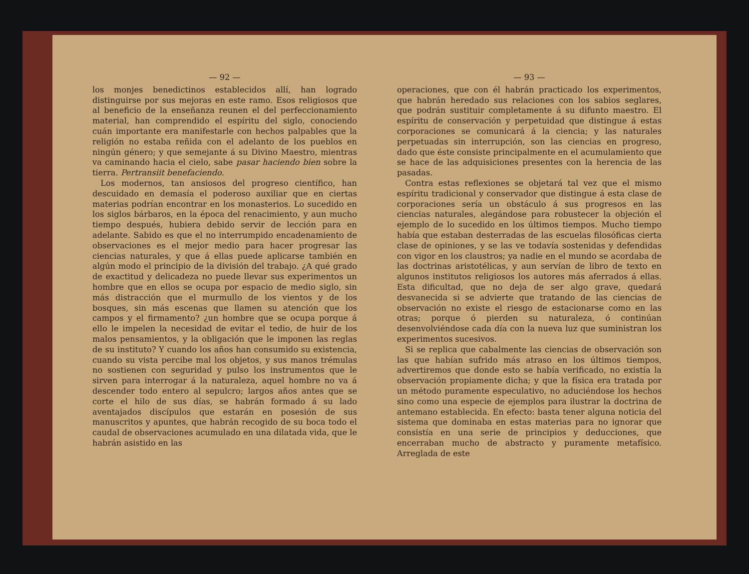— 92 —
los monjes benedictinos establecidos allí, han logrado distinguirse por sus mejoras en este ramo. Esos religiosos que al beneficio de la enseñanza reunen el del perfeccionamiento material, han comprendido el espíritu del siglo, conociendo cuán importante era manifestarle con hechos palpables que la religión no estaba reñida con el adelanto de los pueblos en ningún género; y que semejante á su Divino Maestro, mientras va caminando hacia el cielo, sabe pasar haciendo bien sobre la tierra. Pertransiit benefaciendo.
Los modernos, tan ansiosos del progreso científico, han descuidado en demasía el poderoso auxiliar que en ciertas materias podrían encontrar en los monasterios. Lo sucedido en los siglos bárbaros, en la época del renacimiento, y aun mucho tiempo después, hubiera debido servir de lección para en adelante. Sabido es que el no interrumpido encadenamiento de observaciones es el mejor medio para hacer progresar las ciencias naturales, y que á ellas puede aplicarse también en algún modo el principio de la división del trabajo. ¿A qué grado de exactitud y delicadeza no puede llevar sus experimentos un hombre que en ellos se ocupa por espacio de medio siglo, sin más distracción que el murmullo de los vientos y de los bosques, sin más escenas que llamen su atención que los campos y el firmamento? ¿un hombre que se ocupa porque á ello le impelen la necesidad de evitar el tedio, de huir de los malos pensamientos, y la obligación que le imponen las reglas de su instituto? Y cuando los años han consumido su existencia, cuando su vista percibe mal los objetos, y sus manos trémulas no sostienen con seguridad y pulso los instrumentos que le sirven para interrogar á la naturaleza, aquel hombre no va á descender todo entero al sepulcro; largos años antes que se corte el hilo de sus días, se habrán formado á su lado aventajados discípulos que estarán en posesión de sus manuscritos y apuntes, que habrán recogido de su boca todo el caudal de observaciones acumulado en una dilatada vida, que le habrán asistido en las
— 93 —
operaciones, que con él habrán practicado los experimentos, que habrán heredado sus relaciones con los sabios seglares, que podrán sustituir completamente á su difunto maestro. El espíritu de conservación y perpetuidad que distingue á estas corporaciones se comunicará á la ciencia; y las naturales perpetuadas sin interrupción, son las ciencias en progreso, dado que éste consiste principalmente en el acumulamiento que se hace de las adquisiciones presentes con la herencia de las pasadas.
Contra estas reflexiones se objetará tal vez que el mismo espíritu tradicional y conservador que distingue á esta clase de corporaciones sería un obstáculo á sus progresos en las ciencias naturales, alegándose para robustecer la objeción el ejemplo de lo sucedido en los últimos tiempos. Mucho tiempo había que estaban desterradas de las escuelas filosóficas cierta clase de opiniones, y se las ve todavía sostenidas y defendidas con vigor en los claustros; ya nadie en el mundo se acordaba de las doctrinas aristotélicas, y aun servían de libro de texto en algunos institutos religiosos los autores más aferrados á ellas. Esta dificultad, que no deja de ser algo grave, quedará desvanecida si se advierte que tratando de las ciencias de observación no existe el riesgo de estacionarse como en las otras; porque ó pierden su naturaleza, ó continúan desenvolviéndose cada día con la nueva luz que suministran los experimentos sucesivos.
Si se replica que cabalmente las ciencias de observación son las que habían sufrido más atraso en los últimos tiempos, advertiremos que donde esto se había verificado, no existía la observación propiamente dicha; y que la física era tratada por un método puramente especulativo, no aduciéndose los hechos sino como una especie de ejemplos para ilustrar la doctrina de antemano establecida. En efecto: basta tener alguna noticia del sistema que dominaba en estas materias para no ignorar que consistía en una serie de principios y deducciones, que encerraban mucho de abstracto y puramente metafísico. Arreglada de este